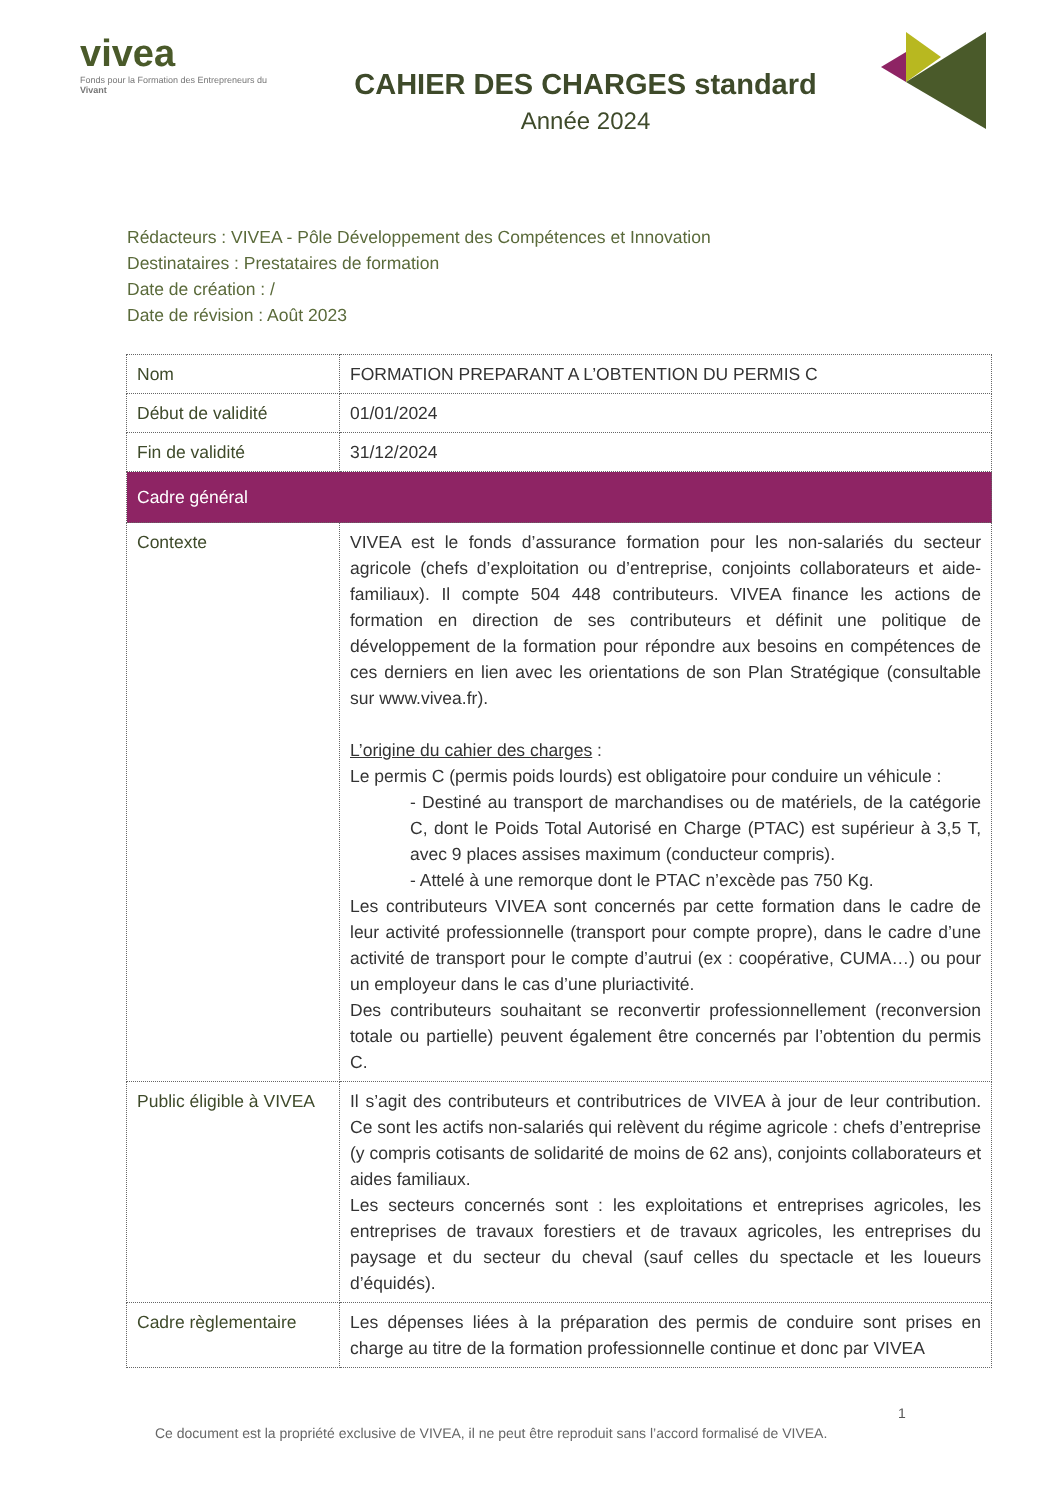vivea
Fonds pour la Formation des Entrepreneurs du Vivant
CAHIER DES CHARGES standard
Année 2024
Rédacteurs : VIVEA - Pôle Développement des Compétences et Innovation
Destinataires : Prestataires de formation
Date de création : /
Date de révision : Août 2023
| Nom | FORMATION PREPARANT A L’OBTENTION DU PERMIS C |
| Début de validité | 01/01/2024 |
| Fin de validité | 31/12/2024 |
| Cadre général | |
| Contexte | VIVEA est le fonds d’assurance formation pour les non-salariés du secteur agricole (chefs d’exploitation ou d’entreprise, conjoints collaborateurs et aide-familiaux). Il compte 504 448 contributeurs. VIVEA finance les actions de formation en direction de ses contributeurs et définit une politique de développement de la formation pour répondre aux besoins en compétences de ces derniers en lien avec les orientations de son Plan Stratégique (consultable sur www.vivea.fr). L’origine du cahier des charges : Le permis C (permis poids lourds) est obligatoire pour conduire un véhicule : - Destiné au transport de marchandises ou de matériels, de la catégorie C, dont le Poids Total Autorisé en Charge (PTAC) est supérieur à 3,5 T, avec 9 places assises maximum (conducteur compris). - Attelé à une remorque dont le PTAC n’excède pas 750 Kg. Les contributeurs VIVEA sont concernés par cette formation dans le cadre de leur activité professionnelle (transport pour compte propre), dans le cadre d’une activité de transport pour le compte d’autrui (ex : coopérative, CUMA…) ou pour un employeur dans le cas d’une pluriactivité. Des contributeurs souhaitant se reconvertir professionnellement (reconversion totale ou partielle) peuvent également être concernés par l’obtention du permis C. |
| Public éligible à VIVEA | Il s’agit des contributeurs et contributrices de VIVEA à jour de leur contribution. Ce sont les actifs non-salariés qui relèvent du régime agricole : chefs d’entreprise (y compris cotisants de solidarité de moins de 62 ans), conjoints collaborateurs et aides familiaux. Les secteurs concernés sont : les exploitations et entreprises agricoles, les entreprises de travaux forestiers et de travaux agricoles, les entreprises du paysage et du secteur du cheval (sauf celles du spectacle et les loueurs d’équidés). |
| Cadre règlementaire | Les dépenses liées à la préparation des permis de conduire sont prises en charge au titre de la formation professionnelle continue et donc par VIVEA |
1
Ce document est la propriété exclusive de VIVEA, il ne peut être reproduit sans l’accord formalisé de VIVEA.